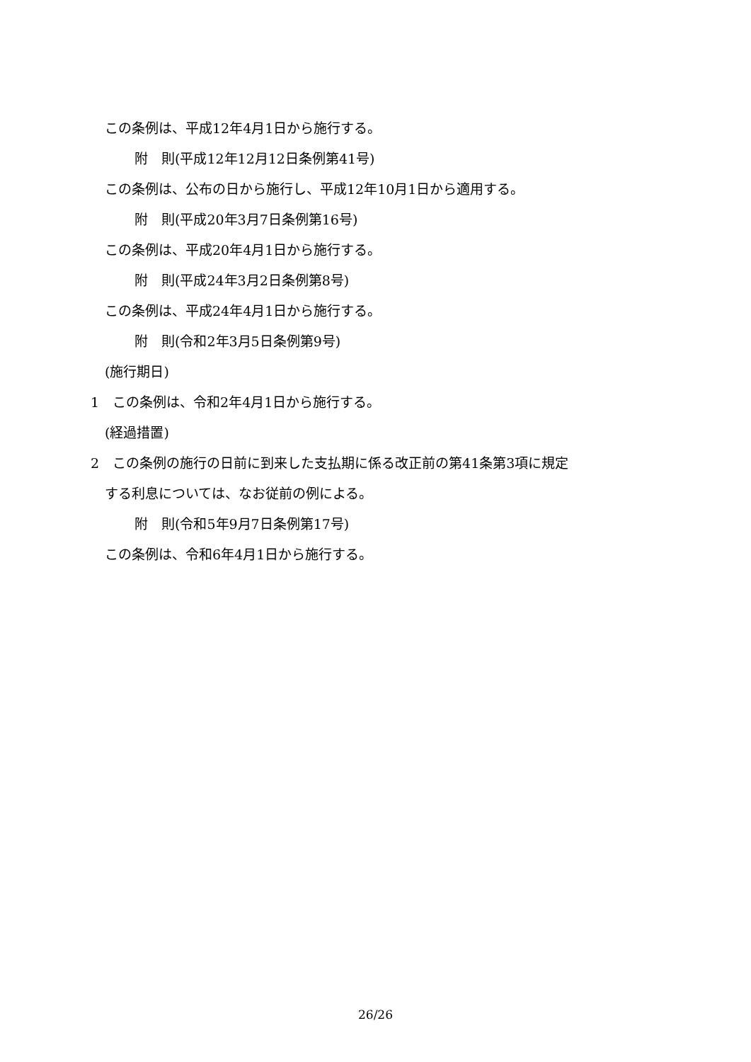この条例は、平成12年4月1日から施行する。
附　則(平成12年12月12日条例第41号)
この条例は、公布の日から施行し、平成12年10月1日から適用する。
附　則(平成20年3月7日条例第16号)
この条例は、平成20年4月1日から施行する。
附　則(平成24年3月2日条例第8号)
この条例は、平成24年4月1日から施行する。
附　則(令和2年3月5日条例第9号)
(施行期日)
1　この条例は、令和2年4月1日から施行する。
(経過措置)
2　この条例の施行の日前に到来した支払期に係る改正前の第41条第3項に規定
する利息については、なお従前の例による。
附　則(令和5年9月7日条例第17号)
この条例は、令和6年4月1日から施行する。
26/26